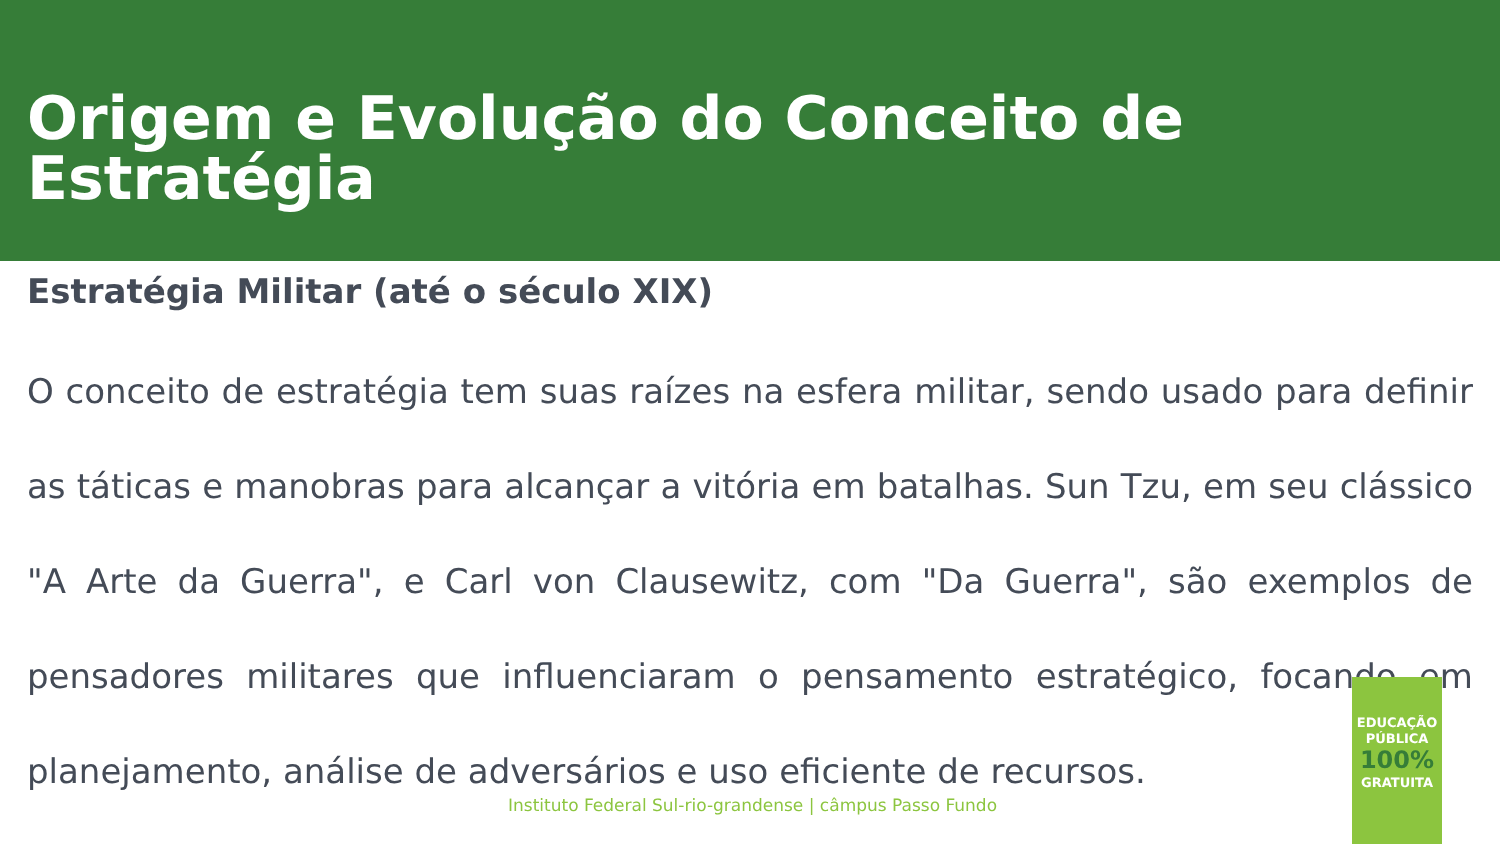Origem e Evolução do Conceito de Estratégia
Estratégia Militar (até o século XIX)
O conceito de estratégia tem suas raízes na esfera militar, sendo usado para definir as táticas e manobras para alcançar a vitória em batalhas. Sun Tzu, em seu clássico "A Arte da Guerra", e Carl von Clausewitz, com "Da Guerra", são exemplos de pensadores militares que influenciaram o pensamento estratégico, focando em planejamento, análise de adversários e uso eficiente de recursos.
Instituto Federal Sul-rio-grandense | câmpus Passo Fundo
EDUCAÇÃO
PÚBLICA
100%
GRATUITA